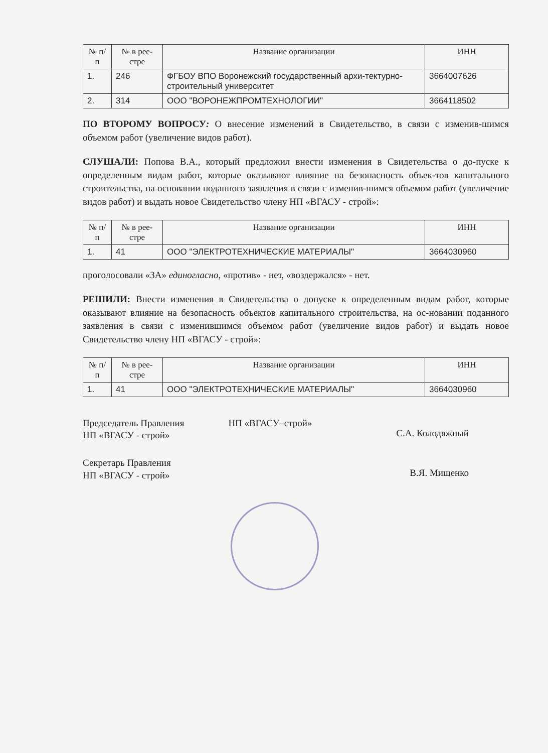| № п/п | № в рее-стре | Название организации | ИНН |
| --- | --- | --- | --- |
| 1. | 246 | ФГБОУ ВПО Воронежский государственный архи-тектурно-строительный университет | 3664007626 |
| 2. | 314 | ООО "ВОРОНЕЖПРОМТЕХНОЛОГИИ" | 3664118502 |
ПО ВТОРОМУ ВОПРОСУ: О внесение изменений в Свидетельство, в связи с изменив-шимся объемом работ (увеличение видов работ).
СЛУШАЛИ: Попова В.А., который предложил внести изменения в Свидетельства о до-пуске к определенным видам работ, которые оказывают влияние на безопасность объек-тов капитального строительства, на основании поданного заявления в связи с изменив-шимся объемом работ (увеличение видов работ) и выдать новое Свидетельство члену НП «ВГАСУ - строй»:
| № п/п | № в рее-стре | Название организации | ИНН |
| --- | --- | --- | --- |
| 1. | 41 | ООО "ЭЛЕКТРОТЕХНИЧЕСКИЕ МАТЕРИАЛЫ" | 3664030960 |
проголосовали «ЗА» единогласно, «против» - нет, «воздержался» - нет.
РЕШИЛИ: Внести изменения в Свидетельства о допуске к определенным видам работ, которые оказывают влияние на безопасность объектов капитального строительства, на ос-новании поданного заявления в связи с изменившимся объемом работ (увеличение видов работ) и выдать новое Свидетельство члену НП «ВГАСУ - строй»:
| № п/п | № в рее-стре | Название организации | ИНН |
| --- | --- | --- | --- |
| 1. | 41 | ООО "ЭЛЕКТРОТЕХНИЧЕСКИЕ МАТЕРИАЛЫ" | 3664030960 |
Председатель Правления
НП «ВГАСУ - строй»
НП «ВГАСУ–строй»
С.А. Колодяжный
Секретарь Правления
НП «ВГАСУ - строй»
В.Я. Мищенко